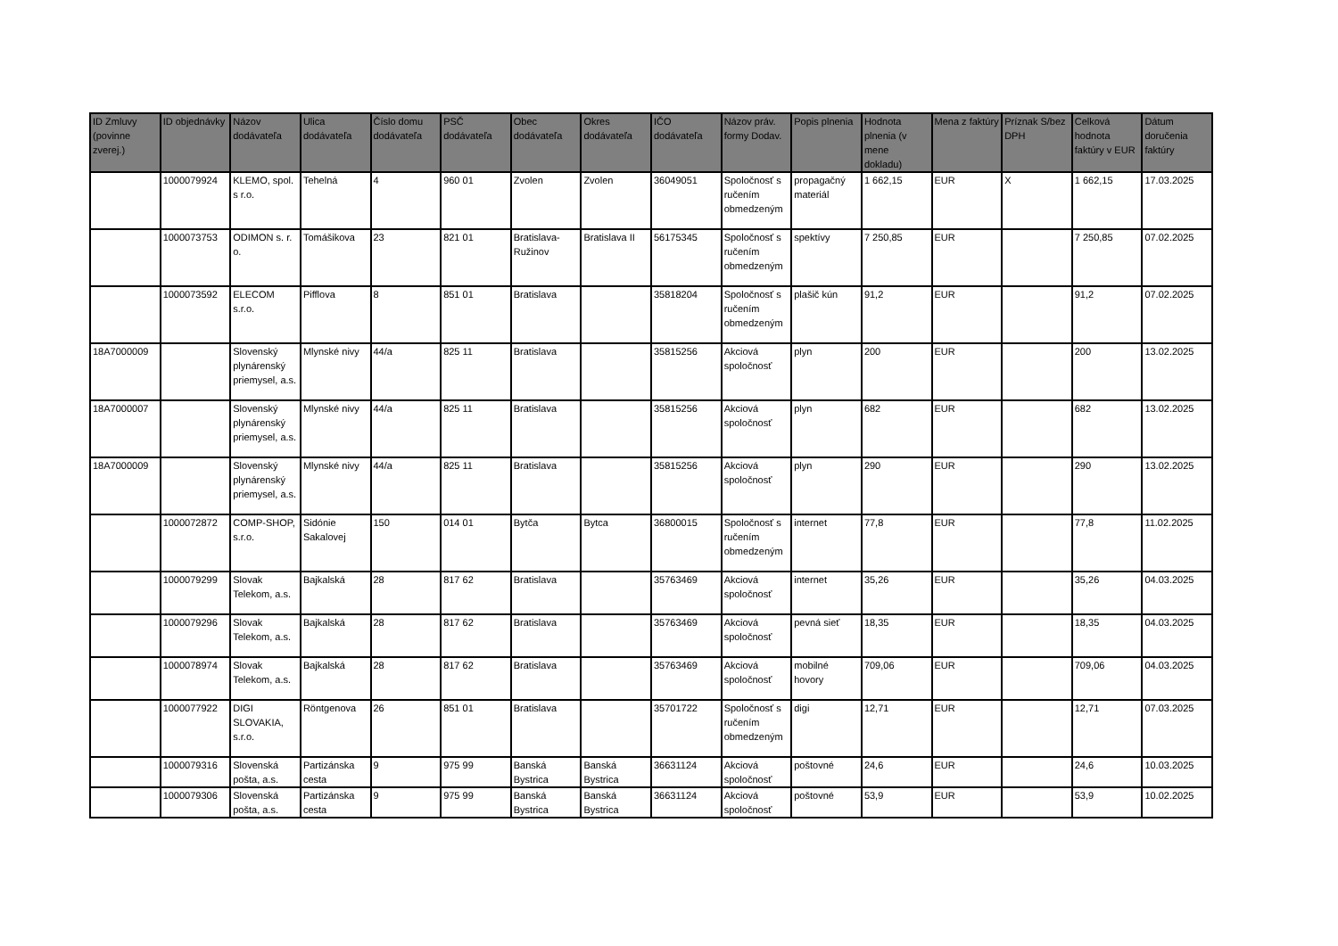| ID Zmluvy (povinne zverej.) | ID objednávky | Názov dodávateľa | Ulica dodávateľa | Číslo domu dodávateľa | PSČ dodávateľa | Obec dodávateľa | Okres dodávateľa | IČO dodávateľa | Názov práv. formy Dodav. | Popis plnenia | Hodnota plnenia (v mene dokladu) | Mena z faktúry | Príznak S/bez DPH | Celková hodnota faktúry v EUR | Dátum doručenia faktúry |
| --- | --- | --- | --- | --- | --- | --- | --- | --- | --- | --- | --- | --- | --- | --- | --- |
| | 1000079924 | KLEMO, spol. s r.o. | Tehelná | 4 | 960 01 | Zvolen | Zvolen | 36049051 | Spoločnosť s ručením obmedzeným | propagačný materiál | 1 662,15 | EUR | X | 1 662,15 | 17.03.2025 |
| | 1000073753 | ODIMON s. r. o. | Tomášikova | 23 | 821 01 | Bratislava-Ružinov | Bratislava II | 56175345 | Spoločnosť s ručením obmedzeným | spektívy | 7 250,85 | EUR | | 7 250,85 | 07.02.2025 |
| | 1000073592 | ELECOM s.r.o. | Pifflova | 8 | 851 01 | Bratislava | | 35818204 | Spoločnosť s ručením obmedzeným | plašič kún | 91,2 | EUR | | 91,2 | 07.02.2025 |
| 18A7000009 | | Slovenský plynárenský priemysel, a.s. | Mlynské nivy | 44/a | 825 11 | Bratislava | | 35815256 | Akciová spoločnosť | plyn | 200 | EUR | | 200 | 13.02.2025 |
| 18A7000007 | | Slovenský plynárenský priemysel, a.s. | Mlynské nivy | 44/a | 825 11 | Bratislava | | 35815256 | Akciová spoločnosť | plyn | 682 | EUR | | 682 | 13.02.2025 |
| 18A7000009 | | Slovenský plynárenský priemysel, a.s. | Mlynské nivy | 44/a | 825 11 | Bratislava | | 35815256 | Akciová spoločnosť | plyn | 290 | EUR | | 290 | 13.02.2025 |
| | 1000072872 | COMP-SHOP, s.r.o. | Sidónie Sakalovej | 150 | 014 01 | Bytča | Bytca | 36800015 | Spoločnosť s ručením obmedzeným | internet | 77,8 | EUR | | 77,8 | 11.02.2025 |
| | 1000079299 | Slovak Telekom, a.s. | Bajkalská | 28 | 817 62 | Bratislava | | 35763469 | Akciová spoločnosť | internet | 35,26 | EUR | | 35,26 | 04.03.2025 |
| | 1000079296 | Slovak Telekom, a.s. | Bajkalská | 28 | 817 62 | Bratislava | | 35763469 | Akciová spoločnosť | pevná sieť | 18,35 | EUR | | 18,35 | 04.03.2025 |
| | 1000078974 | Slovak Telekom, a.s. | Bajkalská | 28 | 817 62 | Bratislava | | 35763469 | Akciová spoločnosť | mobilné hovory | 709,06 | EUR | | 709,06 | 04.03.2025 |
| | 1000077922 | DIGI SLOVAKIA, s.r.o. | Röntgenova | 26 | 851 01 | Bratislava | | 35701722 | Spoločnosť s ručením obmedzeným | digi | 12,71 | EUR | | 12,71 | 07.03.2025 |
| | 1000079316 | Slovenská pošta, a.s. | Partizánska cesta | 9 | 975 99 | Banská Bystrica | Banská Bystrica | 36631124 | Akciová spoločnosť | poštovné | 24,6 | EUR | | 24,6 | 10.03.2025 |
| | 1000079306 | Slovenská pošta, a.s. | Partizánska cesta | 9 | 975 99 | Banská Bystrica | Banská Bystrica | 36631124 | Akciová spoločnosť | poštovné | 53,9 | EUR | | 53,9 | 10.02.2025 |